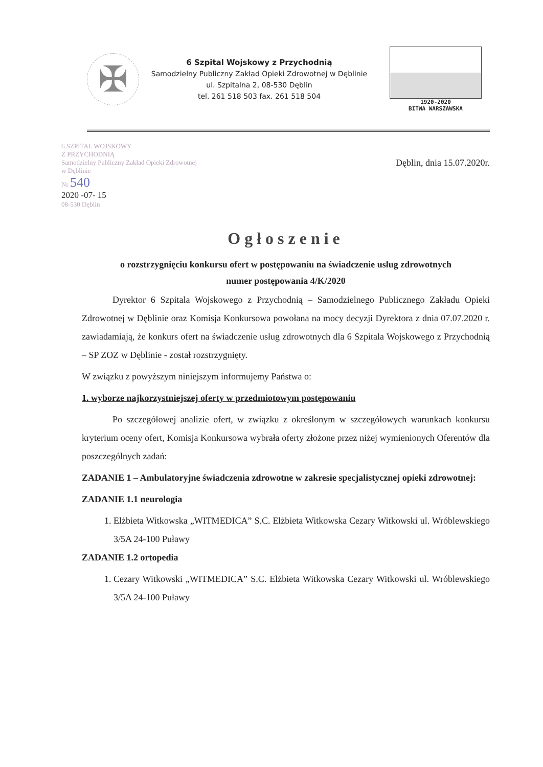✠
6 Szpital Wojskowy z Przychodnią
Samodzielny Publiczny Zakład Opieki Zdrowotnej w Dęblinie
ul. Szpitalna 2, 08-530 Dęblin
tel. 261 518 503 fax. 261 518 504
1920-2020
BITWA WARSZAWSKA
6 SZPITAL WOJSKOWY
Z PRZYCHODNIĄ
Samodzielny Publiczny Zakład Opieki Zdrowotnej
w Dęblinie
Nr 540
2020 -07- 15
08-530 Dęblin
Dęblin, dnia 15.07.2020r.
Ogłoszenie
o rozstrzygnięciu konkursu ofert w postępowaniu na świadczenie usług zdrowotnych
numer postępowania 4/K/2020
Dyrektor 6 Szpitala Wojskowego z Przychodnią – Samodzielnego Publicznego Zakładu Opieki Zdrowotnej w Dęblinie oraz Komisja Konkursowa powołana na mocy decyzji Dyrektora z dnia 07.07.2020 r. zawiadamiają, że konkurs ofert na świadczenie usług zdrowotnych dla 6 Szpitala Wojskowego z Przychodnią – SP ZOZ w Dęblinie - został rozstrzygnięty.
W związku z powyższym niniejszym informujemy Państwa o:
1. wyborze najkorzystniejszej oferty w przedmiotowym postępowaniu
Po szczegółowej analizie ofert, w związku z określonym w szczegółowych warunkach konkursu kryterium oceny ofert, Komisja Konkursowa wybrała oferty złożone przez niżej wymienionych Oferentów dla poszczególnych zadań:
ZADANIE 1 – Ambulatoryjne świadczenia zdrowotne w zakresie specjalistycznej opieki zdrowotnej:
ZADANIE 1.1 neurologia
1. Elżbieta Witkowska „WITMEDICA” S.C. Elżbieta Witkowska Cezary Witkowski ul. Wróblewskiego 3/5A 24-100 Puławy
ZADANIE 1.2 ortopedia
1. Cezary Witkowski „WITMEDICA” S.C. Elżbieta Witkowska Cezary Witkowski ul. Wróblewskiego 3/5A 24-100 Puławy